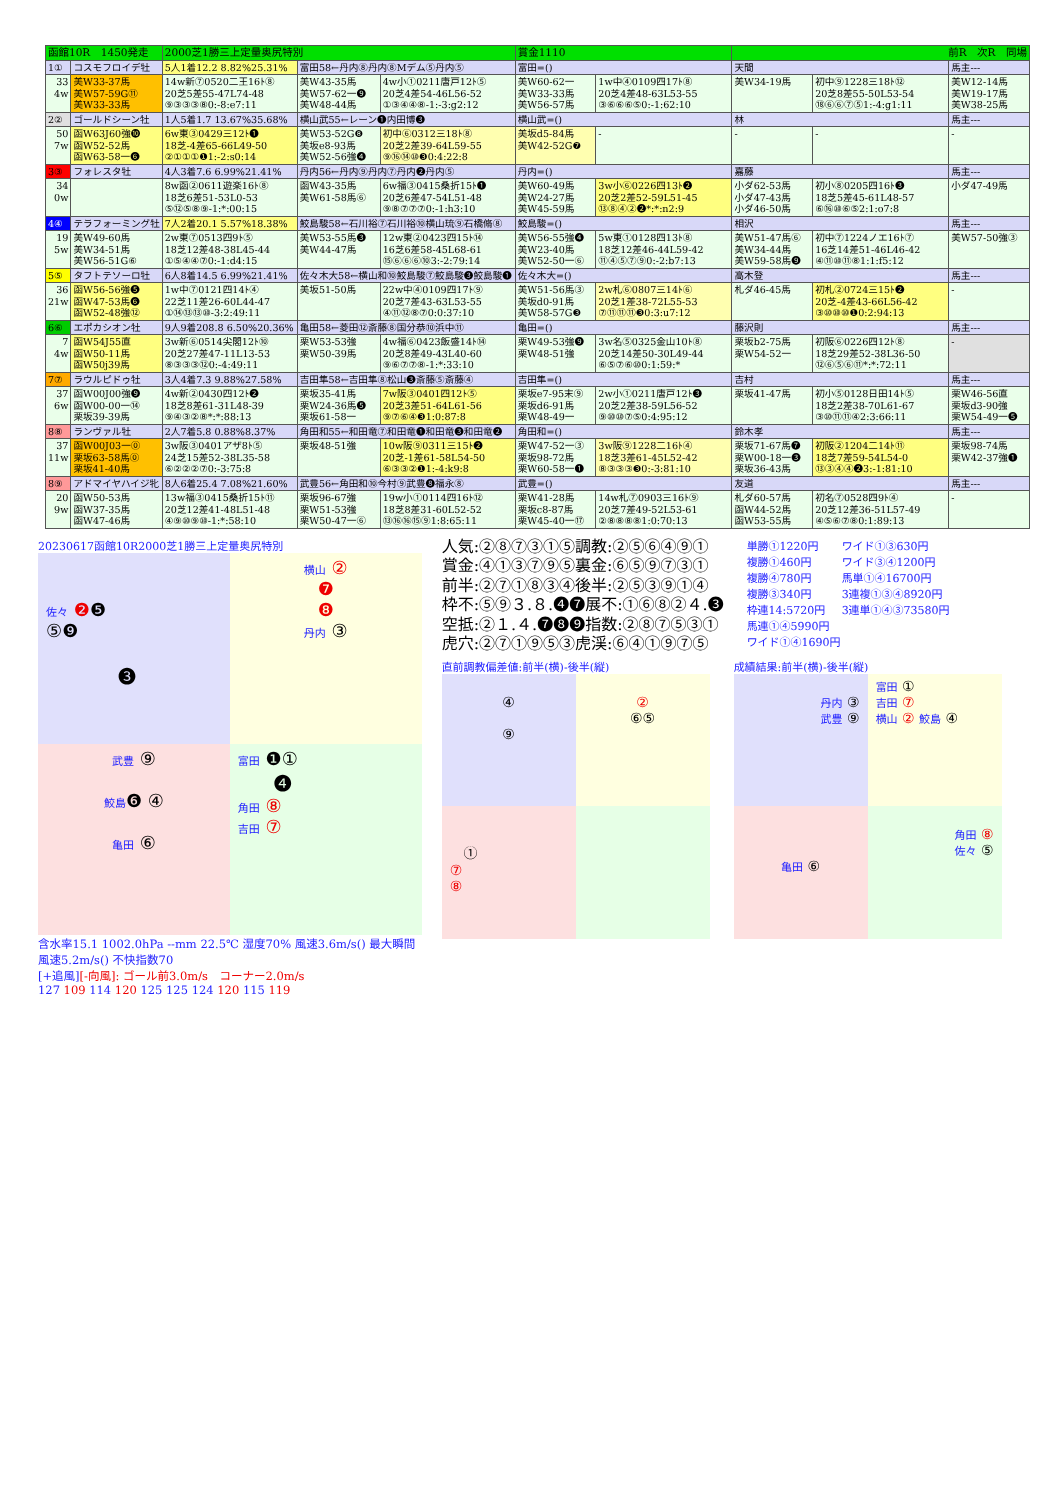| 函館10R 1450発走 | | 2000芝1勝三上定量奥尻特別 | | | 賞金1110 | | 前R 次R 同場 | | |
| 1① | コスモフロイデ牡 | 5人1着12.2 8.82%25.31% | 富田58←丹内⑧丹内⑧Mデム⑤丹内⑤ | | 富田=() | | 天間 | | 馬主--- |
| 33 4w | 美W33-37馬 美W57-59G⑪ 美W33-33馬 | 14w新⑦0520二王16ﾄ⑧ 20芝5差55-47L74-48 ⑨③③③⑧0:-8:e7:11 | 美W43-35馬 美W57-62一❾ 美W48-44馬 | 4w小①0211唐戸12ﾄ⑤ 20芝4差54-46L56-52 ①③④④⑧-1:-3:g2:12 | 美W60-62一 美W33-33馬 美W56-57馬 | 1w中④0109四17ﾄ⑧ 20芝4差48-63L53-55 ③⑥⑥⑥⑤0:-1:62:10 | 美W34-19馬 | 初中⑨1228三18ﾄ⑫ 20芝8差55-50L53-54 ⑱⑥⑥⑦⑤1:-4:g1:11 | 美W12-14馬 美W19-17馬 美W38-25馬 |
| 2② | ゴールドシーン牡 | 1人5着1.7 13.67%35.68% | 横山武55←レーン❶内田博❸ | | 横山武=() | | 林 | | 馬主--- |
| 50 7w | 函W63J60強❿ 函W52-52馬 函W63-58一❻ | 6w東③0429三12ﾄ❶ 18芝-4差65-66L49-50 ②①①①❶1:-2:s0:14 | 美W53-52G❽ 美坂e8-93馬 美W52-56強❹ | 初中⑥0312三18ﾄ⑧ 20芝2差39-64L59-55 ⑨⑯⑭⑩❸0:4:22:8 | 美坂d5-84馬 美W42-52G❼ | - | - | - | - |
| 3③ | フォレスタ牡 | 4人3着7.6 6.99%21.41% | 丹内56←丹内⑨丹内⑦丹内❷丹内⑤ | | 丹内=() | | 嘉藤 | | 馬主--- |
| 34 0w | | 8w函②0611遊楽16ﾄ⑧ 18芝6差51-53L0-53 ⑤⑫⑤⑧⑨-1:*:00:15 | 函W43-35馬 美W61-58馬⑥ | 6w福③0415桑折15ﾄ❶ 20芝6差47-54L51-48 ⑨⑧⑦⑦⑦0:-1:h3:10 | 美W60-49馬 美W24-27馬 美W45-59馬 | 3w小⑥0226四13ﾄ❷ 20芝2差52-59L51-45 ⑬⑧④②❷*:*:n2:9 | 小ダ62-53馬 小ダ47-43馬 小ダ46-50馬 | 初小⑧0205四16ﾄ❸ 18芝5差45-61L48-57 ⑥⑯⑩⑥⑤2:1:o7:8 | 小ダ47-49馬 |
| 4④ | テラフォーミング牡 | 7人2着20.1 5.57%18.38% | 鮫島駿58←石川裕⑦石川裕⑩横山琉⑨石橋脩⑧ | | 鮫島駿=() | | 相沢 | | 馬主--- |
| 19 5w | 美W49-60馬 美W34-51馬 美W56-51G⑥ | 2w東⑦0513四9ﾄ⑤ 18芝12差48-38L45-44 ①⑤④④⑦0:-1:d4:15 | 美W53-55馬❸ 美W44-47馬 | 12w東②0423四15ﾄ⑭ 16芝6差58-45L68-61 ⑮⑥⑥⑥⑩3:-2:79:14 | 美W56-55強❹ 美W23-40馬 美W52-50一⑥ | 5w東①0128四13ﾄ⑧ 18芝12差46-44L59-42 ⑪④⑤⑦⑨0:-2:b7:13 | 美W51-47馬⑥ 美W34-44馬 美W59-58馬❾ | 初中⑦1224ノエ16ﾄ⑦ 16芝14差51-46L46-42 ④⑪⑩⑪⑧1:1:f5:12 | 美W57-50強③ |
| 5⑤ | タフトテソーロ牡 | 6人8着14.5 6.99%21.41% | 佐々木大58←横山和⑩鮫島駿⑦鮫島駿❸鮫島駿❶ | | 佐々木大=() | | 高木登 | | 馬主--- |
| 36 21w | 函W56-56強❺ 函W47-53馬❻ 函W52-48強⑫ | 1w中⑦0121四14ﾄ④ 22芝11差26-60L44-47 ①⑭⑬⑬⑩-3:2:49:11 | 美坂51-50馬 | 22w中④0109四17ﾄ⑨ 20芝7差43-63L53-55 ④⑪⑫⑧⑦0:0:37:10 | 美W51-56馬③ 美坂d0-91馬 美W58-57G❸ | 2w札⑥0807三14ﾄ⑥ 20芝1差38-72L55-53 ⑦⑪⑪⑪❸0:3:u7:12 | 札ダ46-45馬 | 初札②0724三15ﾄ❷ 20芝-4差43-66L56-42 ③⑩⑩⑩❶0:2:94:13 | - |
| 6⑥ | エポカシオン牡 | 9人9着208.8 6.50%20.36% | 亀田58←菱田⑫斎藤⑧国分恭⑩浜中⑪ | | 亀田=() | | 藤沢則 | | 馬主--- |
| 7 4w | 函W54J55直 函W50-11馬 函W50j39馬 | 3w新⑥0514尖閣12ﾄ⑩ 20芝27差47-11L13-53 ⑧③③③⑫0:-4:49:11 | 栗W53-53強 栗W50-39馬 | 4w福⑥0423飯盛14ﾄ⑭ 20芝8差49-43L40-60 ⑨⑥⑦⑦⑧-1:*:33:10 | 栗W49-53強❾ 栗W48-51強 | 3w名⑤0325金山10ﾄ⑧ 20芝14差50-30L49-44 ⑥⑤⑦⑥⑩0:1:59:* | 栗坂b2-75馬 栗W54-52一 | 初阪⑥0226四12ﾄ⑧ 18芝29差52-38L36-50 ⑫⑥⑤⑥⑪*:*:72:11 | - |
| 7⑦ | ラウルピドゥ牡 | 3人4着7.3 9.88%27.58% | 吉田隼58←吉田隼⑧松山❸斎藤⑤斎藤④ | | 吉田隼=() | | 吉村 | | 馬主--- |
| 37 6w | 函W00J00強❾ 函W00-00一⑭ 栗坂39-39馬 | 4w新②0430四12ﾄ❷ 18芝8差61-31L48-39 ⑨④③②⑧*:*:88:13 | 栗坂35-41馬 栗W24-36馬❺ 栗坂61-58一 | 7w阪③0401四12ﾄ⑤ 20芝3差51-64L61-56 ⑨⑦⑥④❸1:0:87:8 | 栗坂e7-95末⑨ 栗坂d6-91馬 栗W48-49一 | 2w小①0211唐戸12ﾄ❸ 20芝2差38-59L56-52 ⑨⑩⑩⑦⑤0:4:95:12 | 栗坂41-47馬 | 初小⑤0128日田14ﾄ⑤ 18芝2差38-70L61-67 ③⑩⑪⑪④2:3:66:11 | 栗W46-56直 栗坂d3-90強 栗W54-49一❺ |
| 8⑧ | ランヴァル牡 | 2人7着5.8 0.88%8.37% | 角田和55←和田竜⑦和田竜❶和田竜❸和田竜❷ | | 角田和=() | | 鈴木孝 | | 馬主--- |
| 37 11w | 函W00J03一⓪ 栗坂63-58馬⓪ 栗坂41-40馬 | 3w阪③0401アザ8ﾄ⑤ 24芝15差52-38L35-58 ⑥②②②⑦0:-3:75:8 | 栗坂48-51強 | 10w阪⑨0311三15ﾄ❷ 20芝-1差61-58L54-50 ⑥③③②❶1:-4:k9:8 | 栗W47-52一③ 栗坂98-72馬 栗W60-58一❶ | 3w阪⑨1228二16ﾄ④ 18芝3差61-45L52-42 ⑧③③③❸0:-3:81:10 | 栗坂71-67馬❼ 栗W00-18一❸ 栗坂36-43馬 | 初阪②1204二14ﾄ⑪ 18芝7差59-54L54-0 ⑬③④④❷3:-1:81:10 | 栗坂98-74馬 栗W42-37強❶ |
| 8⑨ | アドマイヤハイジ牝 | 8人6着25.4 7.08%21.60% | 武豊56←角田和⑩今村⑨武豊❽福永⑧ | | 武豊=() | | 友道 | | 馬主--- |
| 20 9w | 函W50-53馬 函W37-35馬 函W47-46馬 | 13w福③0415桑折15ﾄ⑪ 20芝12差41-48L51-48 ④⑨⑩⑨⑩-1:*:58:10 | 栗坂96-67強 栗W51-53強 栗W50-47一⑥ | 19w小①0114四16ﾄ⑫ 18芝8差31-60L52-52 ⑬⑯⑯⑮⑨1:8:65:11 | 栗W41-28馬 栗坂c8-87馬 栗W45-40一⑰ | 14w札⑦0903三16ﾄ⑨ 20芝7差49-52L53-61 ②⑧⑧⑧⑧1:0:70:13 | 札ダ60-57馬 函W44-52馬 函W53-55馬 | 初名⑦0528四9ﾄ④ 20芝12差36-51L57-49 ④⑤⑥⑦⑧0:1:89:13 | - |
20230617函館10R2000芝1勝三上定量奥尻特別
佐々 ❷❺
⑤❾
　　　　❸
横山 ②
❼
❽
丹内 ③
武豊 ⑨
鮫島❻ ④
亀田 ⑥
富田 ❶①
　　❹
角田 ⑧
吉田 ⑦
含水率15.1 1002.0hPa --mm 22.5℃ 湿度70% 風速3.6m/s() 最大瞬間風速5.2m/s() 不快指数70
[+追風][-向風]: ゴール前3.0m/s　コーナー2.0m/s
127 109 114 120 125 125 124 120 115 119
人気:②⑧⑦③①⑤調教:②⑤⑥④⑨①
賞金:④①③⑦⑨⑤裏金:⑥⑤⑨⑦③①
前半:②⑦①⑧③④後半:②⑤③⑨①④
枠不:⑤⑨３.８.❹❼展不:①⑥⑧②４.❸
空抵:②１.４.❼❽❾指数:②⑧⑦⑤③①
虎穴:②⑦①⑨⑤③虎渓:⑥④①⑨⑦⑤
単勝①1220円
複勝①460円
複勝④780円
複勝③340円
枠連14:5720円
馬連①④5990円
ワイド①④1690円
ワイド①③630円
ワイド③④1200円
馬単①④16700円
3連複①③④8920円
3連単①④③73580円
直前調教偏差値:前半(横)-後半(縦)
④
⑨
②
⑥⑤
　①
⑦
⑧
成績結果:前半(横)-後半(縦)
丹内 ③
武豊 ⑨
富田 ①
吉田 ⑦
横山 ② 鮫島 ④
亀田 ⑥
角田 ⑧
佐々 ⑤